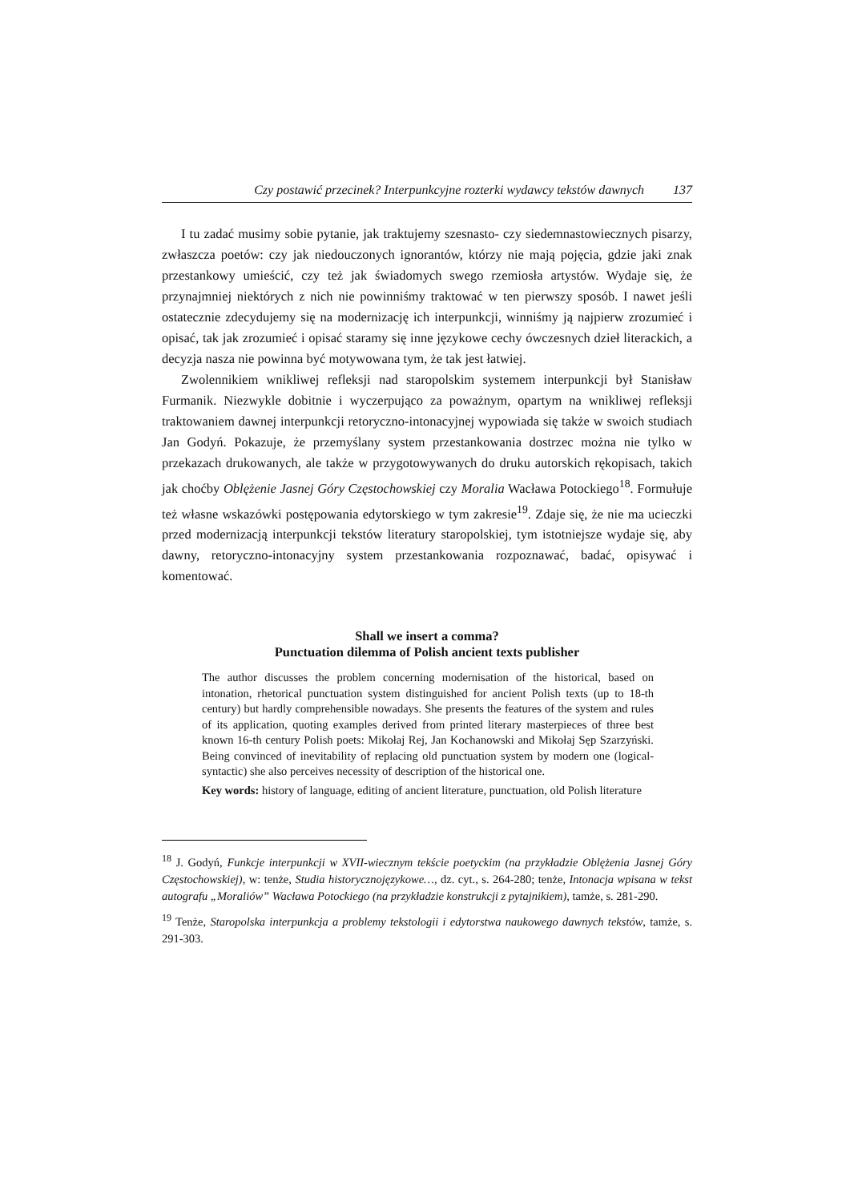Czy postawić przecinek? Interpunkcyjne rozterki wydawcy tekstów dawnych 137
I tu zadać musimy sobie pytanie, jak traktujemy szesnasto- czy siedemnastowiecznych pisarzy, zwłaszcza poetów: czy jak niedouczonych ignorantów, którzy nie mają pojęcia, gdzie jaki znak przestankowy umieścić, czy też jak świadomych swego rzemiosła artystów. Wydaje się, że przynajmniej niektórych z nich nie powinniśmy traktować w ten pierwszy sposób. I nawet jeśli ostatecznie zdecydujemy się na modernizację ich interpunkcji, winniśmy ją najpierw zrozumieć i opisać, tak jak zrozumieć i opisać staramy się inne językowe cechy ówczesnych dzieł literackich, a decyzja nasza nie powinna być motywowana tym, że tak jest łatwiej.
Zwolennikiem wnikliwej refleksji nad staropolskim systemem interpunkcji był Stanisław Furmanik. Niezwykle dobitnie i wyczerpująco za poważnym, opartym na wnikliwej refleksji traktowaniem dawnej interpunkcji retoryczno-intonacyjnej wypowiada się także w swoich studiach Jan Godyń. Pokazuje, że przemyślany system przestankowania dostrzec można nie tylko w przekazach drukowanych, ale także w przygotowywanych do druku autorskich rękopisach, takich jak choćby Oblężenie Jasnej Góry Częstochowskiej czy Moralia Wacława Potockiego<sup>18</sup>. Formułuje też własne wskazówki postępowania edytorskiego w tym zakresie<sup>19</sup>. Zdaje się, że nie ma ucieczki przed modernizacją interpunkcji tekstów literatury staropolskiej, tym istotniejsze wydaje się, aby dawny, retoryczno-intonacyjny system przestankowania rozpoznawać, badać, opisywać i komentować.
Shall we insert a comma?
Punctuation dilemma of Polish ancient texts publisher
The author discusses the problem concerning modernisation of the historical, based on intonation, rhetorical punctuation system distinguished for ancient Polish texts (up to 18-th century) but hardly comprehensible nowadays. She presents the features of the system and rules of its application, quoting examples derived from printed literary masterpieces of three best known 16-th century Polish poets: Mikołaj Rej, Jan Kochanowski and Mikołaj Sęp Szarzyński. Being convinced of inevitability of replacing old punctuation system by modern one (logical-syntactic) she also perceives necessity of description of the historical one.
Key words: history of language, editing of ancient literature, punctuation, old Polish literature
<sup>18</sup> J. Godyń, Funkcje interpunkcji w XVII-wiecznym tekście poetyckim (na przykładzie Oblężenia Jasnej Góry Częstochowskiej), w: tenże, Studia historycznojęzykowe…, dz. cyt., s. 264-280; tenże, Intonacja wpisana w tekst autografu „Moraliów” Wacława Potockiego (na przykładzie konstrukcji z pytajnikiem), tamże, s. 281-290.
<sup>19</sup> Tenże, Staropolska interpunkcja a problemy tekstologii i edytorstwa naukowego dawnych tekstów, tamże, s. 291-303.